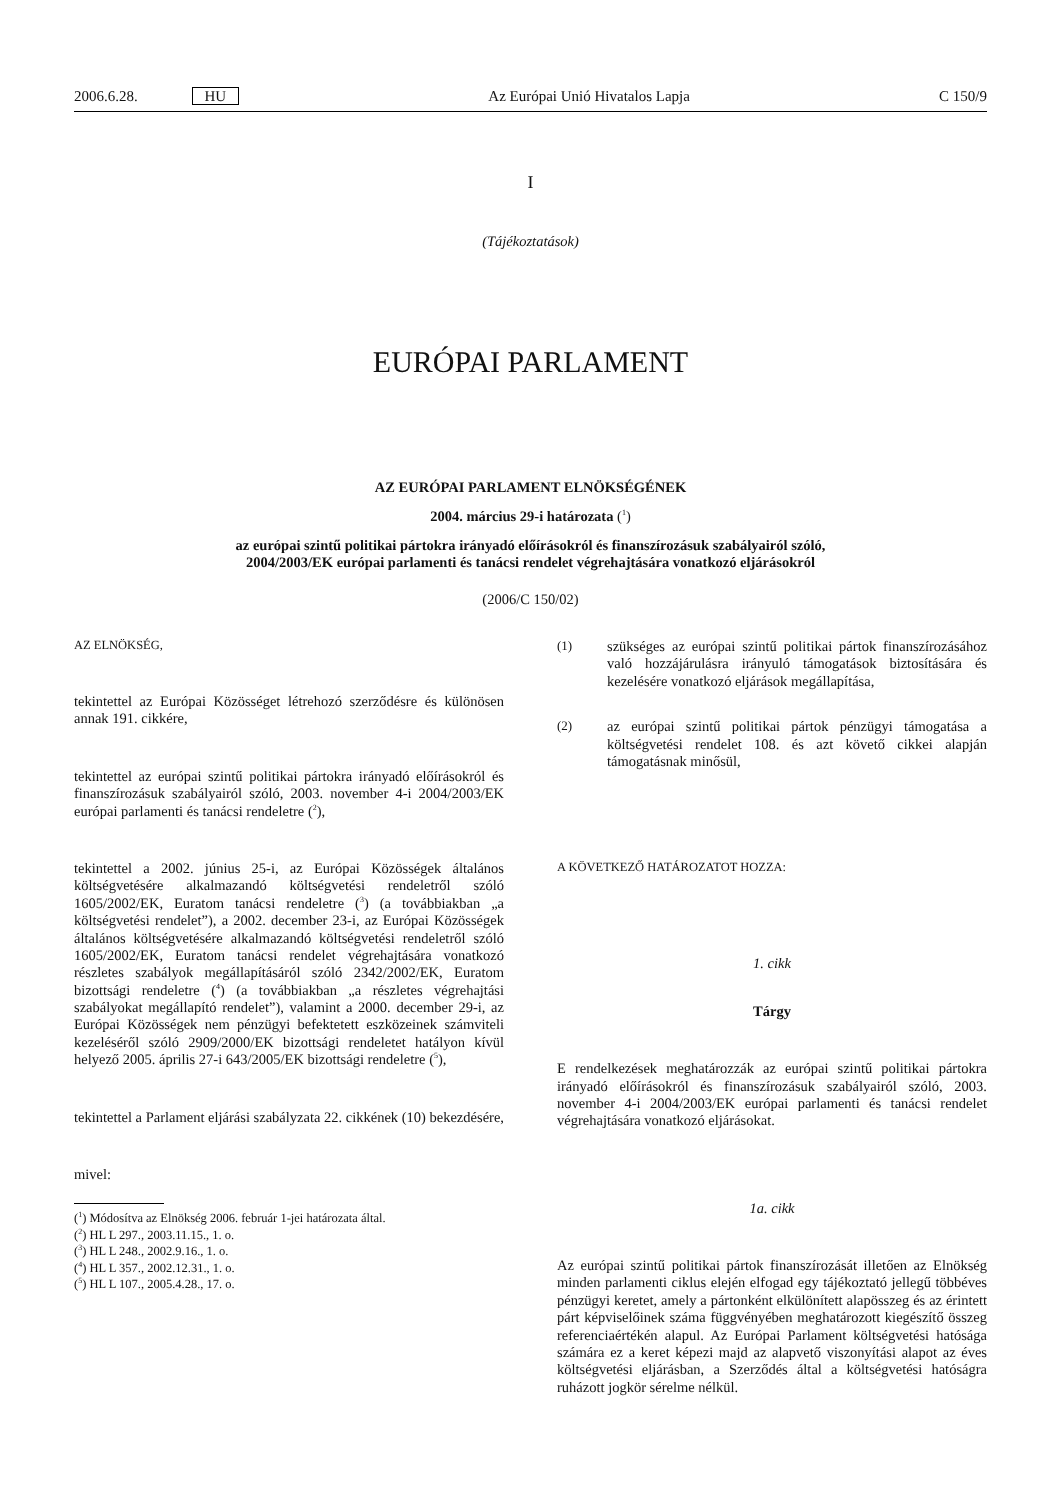2006.6.28. HU Az Európai Unió Hivatalos Lapja C 150/9
I
(Tájékoztatások)
EURÓPAI PARLAMENT
AZ EURÓPAI PARLAMENT ELNÖKSÉGÉNEK
2004. március 29-i határozata (<sup>1</sup>)
az európai szintű politikai pártokra irányadó előírásokról és finanszírozásuk szabályairól szóló,
2004/2003/EK európai parlamenti és tanácsi rendelet végrehajtására vonatkozó eljárásokról
(2006/C 150/02)
AZ ELNÖKSÉG,
tekintettel az Európai Közösséget létrehozó szerződésre és különösen annak 191. cikkére,
tekintettel az európai szintű politikai pártokra irányadó előírásokról és finanszírozásuk szabályairól szóló, 2003. november 4-i 2004/2003/EK európai parlamenti és tanácsi rendeletre (<sup>2</sup>),
tekintettel a 2002. június 25-i, az Európai Közösségek általános költségvetésére alkalmazandó költségvetési rendeletről szóló 1605/2002/EK, Euratom tanácsi rendeletre (<sup>3</sup>) (a továbbiakban „a költségvetési rendelet”), a 2002. december 23-i, az Európai Közösségek általános költségvetésére alkalmazandó költségvetési rendeletről szóló 1605/2002/EK, Euratom tanácsi rendelet végrehajtására vonatkozó részletes szabályok megállapításáról szóló 2342/2002/EK, Euratom bizottsági rendeletre (<sup>4</sup>) (a továbbiakban „a részletes végrehajtási szabályokat megállapító rendelet”), valamint a 2000. december 29-i, az Európai Közösségek nem pénzügyi befektetett eszközeinek számviteli kezeléséről szóló 2909/2000/EK bizottsági rendeletet hatályon kívül helyező 2005. április 27-i 643/2005/EK bizottsági rendeletre (<sup>5</sup>),
tekintettel a Parlament eljárási szabályzata 22. cikkének (10) bekezdésére,
mivel:
(<sup>1</sup>) Módosítva az Elnökség 2006. február 1-jei határozata által.
(<sup>2</sup>) HL L 297., 2003.11.15., 1. o.
(<sup>3</sup>) HL L 248., 2002.9.16., 1. o.
(<sup>4</sup>) HL L 357., 2002.12.31., 1. o.
(<sup>5</sup>) HL L 107., 2005.4.28., 17. o.
(1) szükséges az európai szintű politikai pártok finanszírozásához való hozzájárulásra irányuló támogatások biztosítására és kezelésére vonatkozó eljárások megállapítása,
(2) az európai szintű politikai pártok pénzügyi támogatása a költségvetési rendelet 108. és azt követő cikkei alapján támogatásnak minősül,
A KÖVETKEZŐ HATÁROZATOT HOZZA:
1. cikk
Tárgy
E rendelkezések meghatározzák az európai szintű politikai pártokra irányadó előírásokról és finanszírozásuk szabályairól szóló, 2003. november 4-i 2004/2003/EK európai parlamenti és tanácsi rendelet végrehajtására vonatkozó eljárásokat.
1a. cikk
Az európai szintű politikai pártok finanszírozását illetően az Elnökség minden parlamenti ciklus elején elfogad egy tájékoztató jellegű többéves pénzügyi keretet, amely a pártonként elkülönített alapösszeg és az érintett párt képviselőinek száma függvényében meghatározott kiegészítő összeg referenciaértékén alapul. Az Európai Parlament költségvetési hatósága számára ez a keret képezi majd az alapvető viszonyítási alapot az éves költségvetési eljárásban, a Szerződés által a költségvetési hatóságra ruházott jogkör sérelme nélkül.